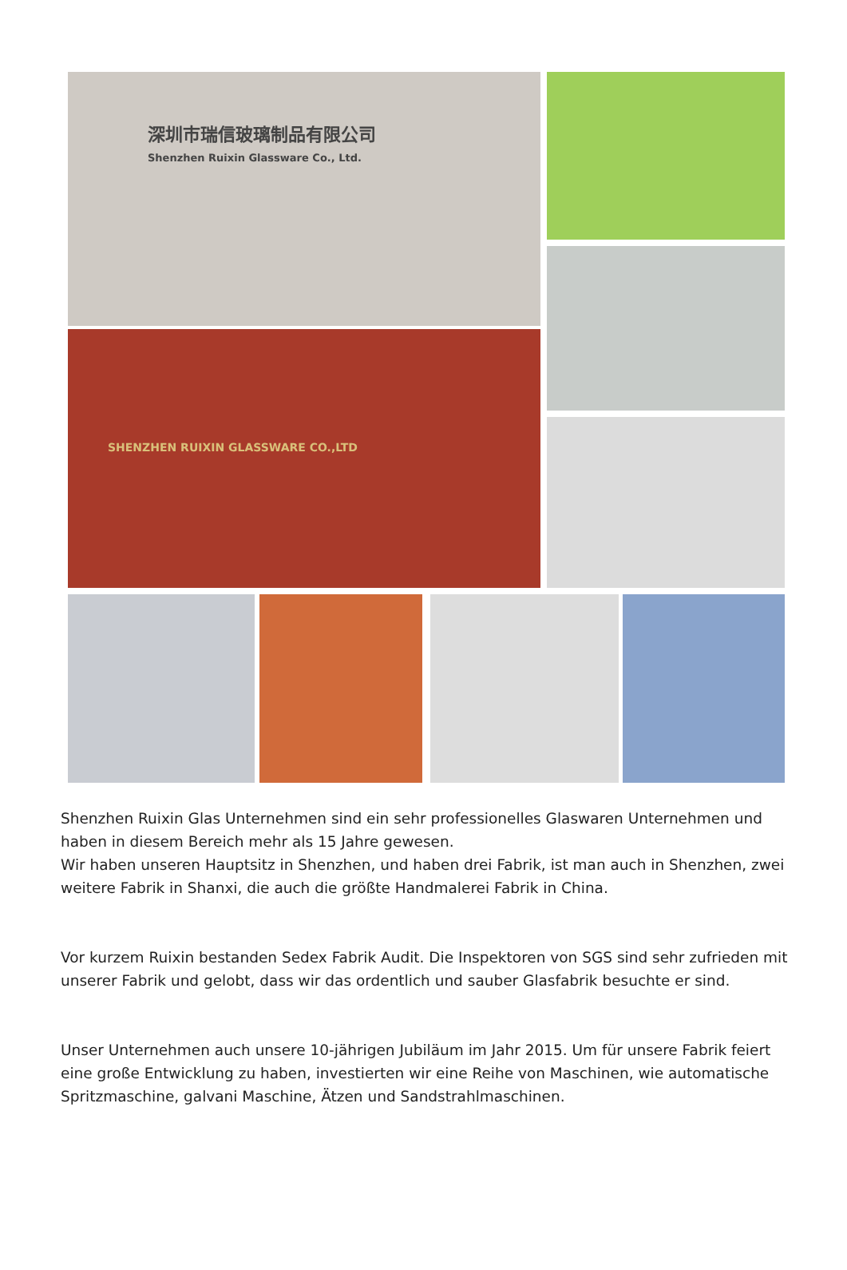深圳市瑞信玻璃制品有限公司
Shenzhen Ruixin Glassware Co., Ltd.
SHENZHEN RUIXIN GLASSWARE CO.,LTD
Shenzhen Ruixin Glas Unternehmen sind ein sehr professionelles Glaswaren Unternehmen und haben in diesem Bereich mehr als 15 Jahre gewesen.
Wir haben unseren Hauptsitz in Shenzhen, und haben drei Fabrik, ist man auch in Shenzhen, zwei weitere Fabrik in Shanxi, die auch die größte Handmalerei Fabrik in China.
Vor kurzem Ruixin bestanden Sedex Fabrik Audit. Die Inspektoren von SGS sind sehr zufrieden mit unserer Fabrik und gelobt, dass wir das ordentlich und sauber Glasfabrik besuchte er sind.
Unser Unternehmen auch unsere 10-jährigen Jubiläum im Jahr 2015. Um für unsere Fabrik feiert eine große Entwicklung zu haben, investierten wir eine Reihe von Maschinen, wie automatische Spritzmaschine, galvani Maschine, Ätzen und Sandstrahlmaschinen.